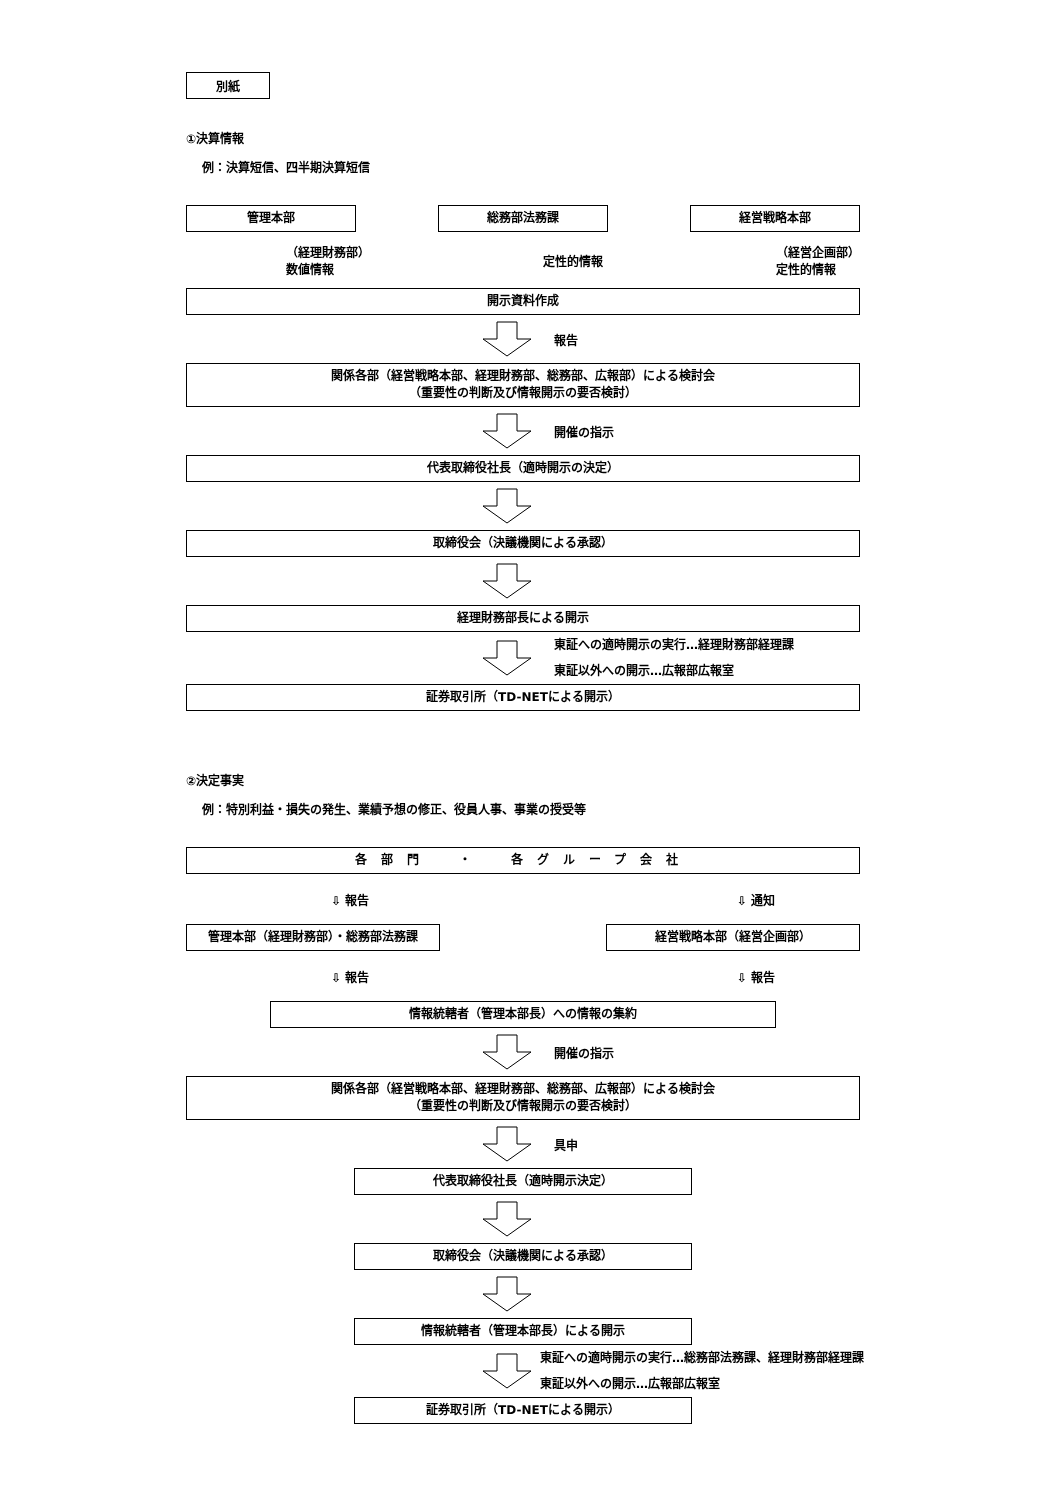別紙
①決算情報
例：決算短信、四半期決算短信
管理本部 総務部法務課 経営戦略本部
（経理財務部）
数値情報
定性的情報
（経営企画部）
定性的情報
開示資料作成
報告
関係各部（経営戦略本部、経理財務部、総務部、広報部）による検討会
（重要性の判断及び情報開示の要否検討）
開催の指示
代表取締役社長（適時開示の決定）
取締役会（決議機関による承認）
経理財務部長による開示
東証への適時開示の実行…経理財務部経理課
東証以外への開示…広報部広報室
証券取引所（TD-NETによる開示）
②決定事実
例：特別利益・損失の発生、業績予想の修正、役員人事、事業の授受等
各部門　・　各グループ会社
⇩ 報告 ⇩ 通知
管理本部（経理財務部）・総務部法務課 経営戦略本部（経営企画部）
⇩ 報告 ⇩ 報告
情報統轄者（管理本部長）への情報の集約
開催の指示
関係各部（経営戦略本部、経理財務部、総務部、広報部）による検討会
（重要性の判断及び情報開示の要否検討）
具申
代表取締役社長（適時開示決定）
取締役会（決議機関による承認）
情報統轄者（管理本部長）による開示
東証への適時開示の実行…総務部法務課、経理財務部経理課
東証以外への開示…広報部広報室
証券取引所（TD-NETによる開示）